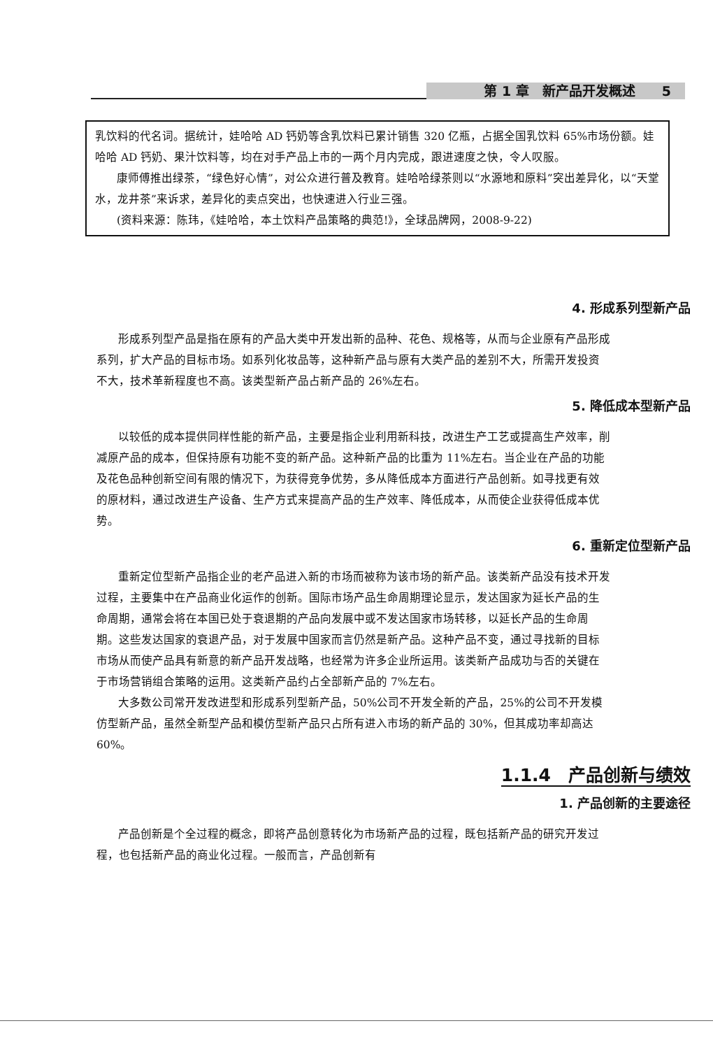第 1 章　新产品开发概述　　5
乳饮料的代名词。据统计，娃哈哈 AD 钙奶等含乳饮料已累计销售 320 亿瓶，占据全国乳饮料 65%市场份额。娃哈哈 AD 钙奶、果汁饮料等，均在对手产品上市的一两个月内完成，跟进速度之快，令人叹服。
康师傅推出绿茶，“绿色好心情”，对公众进行普及教育。娃哈哈绿茶则以“水源地和原料”突出差异化，以“天堂水，龙井茶”来诉求，差异化的卖点突出，也快速进入行业三强。
(资料来源：陈玮，《娃哈哈，本土饮料产品策略的典范!》，全球品牌网，2008-9-22)
4. 形成系列型新产品
形成系列型产品是指在原有的产品大类中开发出新的品种、花色、规格等，从而与企业原有产品形成系列，扩大产品的目标市场。如系列化妆品等，这种新产品与原有大类产品的差别不大，所需开发投资不大，技术革新程度也不高。该类型新产品占新产品的 26%左右。
5. 降低成本型新产品
以较低的成本提供同样性能的新产品，主要是指企业利用新科技，改进生产工艺或提高生产效率，削减原产品的成本，但保持原有功能不变的新产品。这种新产品的比重为 11%左右。当企业在产品的功能及花色品种创新空间有限的情况下，为获得竞争优势，多从降低成本方面进行产品创新。如寻找更有效的原材料，通过改进生产设备、生产方式来提高产品的生产效率、降低成本，从而使企业获得低成本优势。
6. 重新定位型新产品
重新定位型新产品指企业的老产品进入新的市场而被称为该市场的新产品。该类新产品没有技术开发过程，主要集中在产品商业化运作的创新。国际市场产品生命周期理论显示，发达国家为延长产品的生命周期，通常会将在本国已处于衰退期的产品向发展中或不发达国家市场转移，以延长产品的生命周期。这些发达国家的衰退产品，对于发展中国家而言仍然是新产品。这种产品不变，通过寻找新的目标市场从而使产品具有新意的新产品开发战略，也经常为许多企业所运用。该类新产品成功与否的关键在于市场营销组合策略的运用。这类新产品约占全部新产品的 7%左右。
大多数公司常开发改进型和形成系列型新产品，50%公司不开发全新的产品，25%的公司不开发模仿型新产品，虽然全新型产品和模仿型新产品只占所有进入市场的新产品的 30%，但其成功率却高达 60%。
1.1.4　产品创新与绩效
1. 产品创新的主要途径
产品创新是个全过程的概念，即将产品创意转化为市场新产品的过程，既包括新产品的研究开发过程，也包括新产品的商业化过程。一般而言，产品创新有